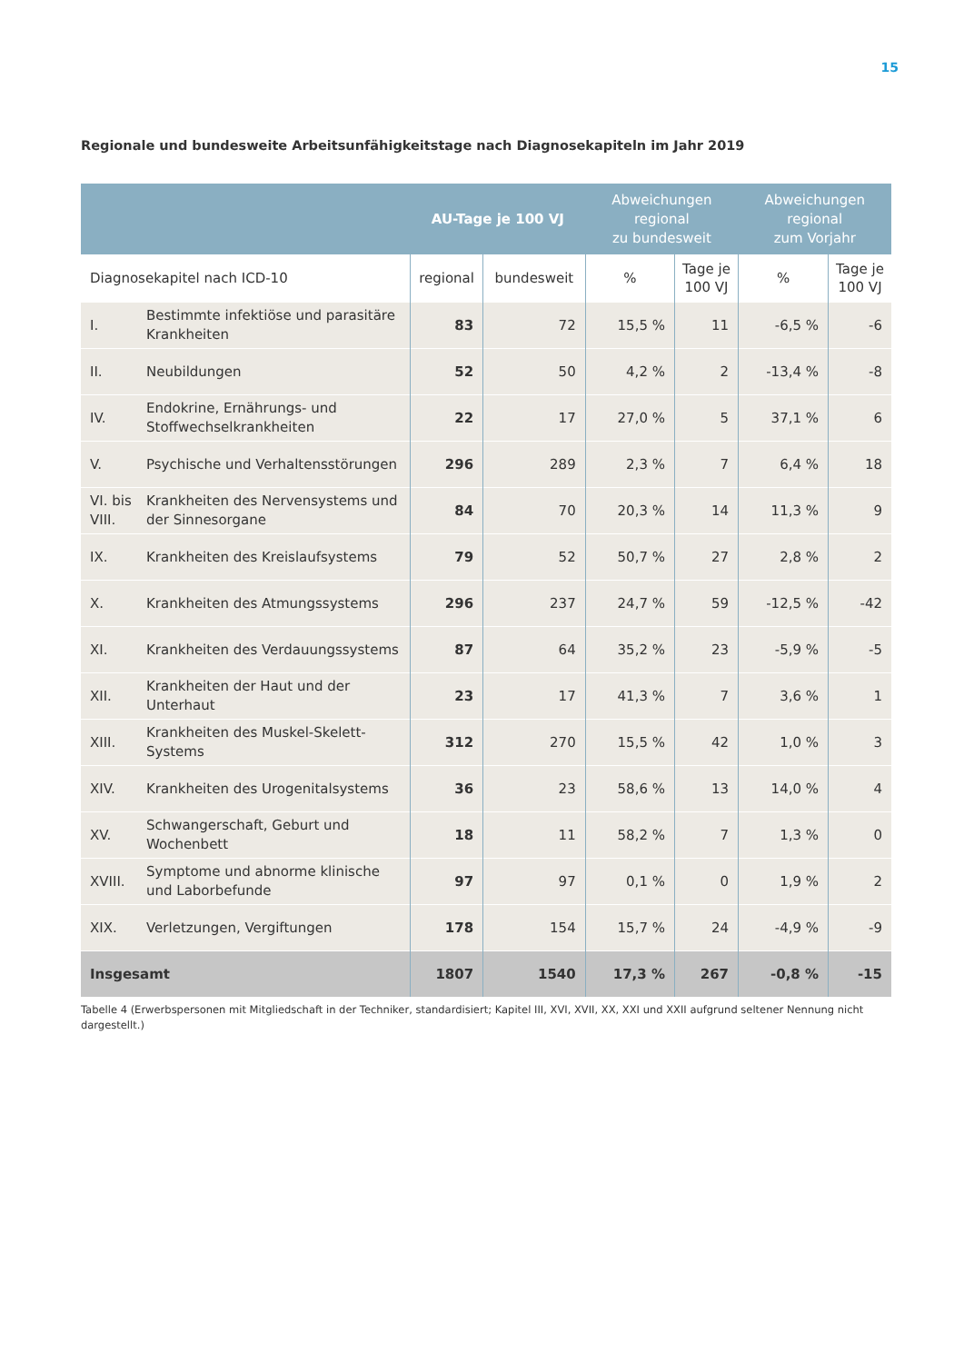15
Regionale und bundesweite Arbeitsunfähigkeitstage nach Diagnosekapiteln im Jahr 2019
| | | AU-Tage je 100 VJ | | Abweichungen regional zu bundesweit | | Abweichungen regional zum Vorjahr | |
| --- | --- | --- | --- | --- | --- | --- | --- |
| Diagnosekapitel nach ICD-10 | | regional | bundesweit | % | Tage je 100 VJ | % | Tage je 100 VJ |
| I. | Bestimmte infektiöse und parasitäre Krankheiten | 83 | 72 | 15,5 % | 11 | -6,5 % | -6 |
| II. | Neubildungen | 52 | 50 | 4,2 % | 2 | -13,4 % | -8 |
| IV. | Endokrine, Ernährungs- und Stoffwechselkrankheiten | 22 | 17 | 27,0 % | 5 | 37,1 % | 6 |
| V. | Psychische und Verhaltensstörungen | 296 | 289 | 2,3 % | 7 | 6,4 % | 18 |
| VI. bis VIII. | Krankheiten des Nervensystems und der Sinnesorgane | 84 | 70 | 20,3 % | 14 | 11,3 % | 9 |
| IX. | Krankheiten des Kreislaufsystems | 79 | 52 | 50,7 % | 27 | 2,8 % | 2 |
| X. | Krankheiten des Atmungssystems | 296 | 237 | 24,7 % | 59 | -12,5 % | -42 |
| XI. | Krankheiten des Verdauungssystems | 87 | 64 | 35,2 % | 23 | -5,9 % | -5 |
| XII. | Krankheiten der Haut und der Unterhaut | 23 | 17 | 41,3 % | 7 | 3,6 % | 1 |
| XIII. | Krankheiten des Muskel-Skelett-Systems | 312 | 270 | 15,5 % | 42 | 1,0 % | 3 |
| XIV. | Krankheiten des Urogenitalsystems | 36 | 23 | 58,6 % | 13 | 14,0 % | 4 |
| XV. | Schwangerschaft, Geburt und Wochenbett | 18 | 11 | 58,2 % | 7 | 1,3 % | 0 |
| XVIII. | Symptome und abnorme klinische und Laborbefunde | 97 | 97 | 0,1 % | 0 | 1,9 % | 2 |
| XIX. | Verletzungen, Vergiftungen | 178 | 154 | 15,7 % | 24 | -4,9 % | -9 |
| Insgesamt | | 1807 | 1540 | 17,3 % | 267 | -0,8 % | -15 |
Tabelle 4 (Erwerbspersonen mit Mitgliedschaft in der Techniker, standardisiert; Kapitel III, XVI, XVII, XX, XXI und XXII aufgrund seltener Nennung nicht dargestellt.)